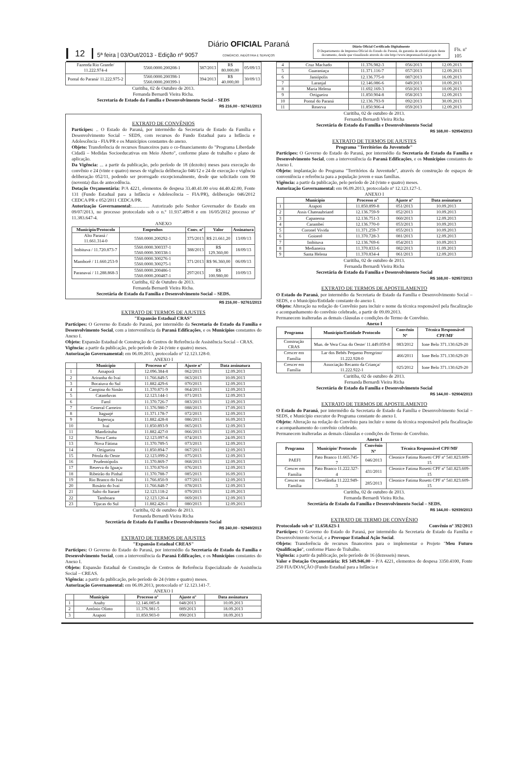12 5ª feira | 03/Out/2013 - Edição nº 9057 Diário OFICIAL Paraná
COMÉRCIO, INDÚSTRIA E SERVIÇOS
Diário Oficial Certificado Digitalmente
O Departamento de Imprensa Oficial do Estado do Paraná, da garantia de autenticidade deste documento, desde que visualizado através do site http://www.imprensaoficial.pr.gov.br
Fls. nº 105
| Fazenda Rio Grande/ 11.222.974-4 | 5560.0000.200208-1 | 387/2013 | R$ 80.000,00 | 05/09/13 |
| Pontal do Paraná/ 11.222.975-2 | 5560.0000.200398-1 5560.0000.200399-1 | 394/2013 | R$ 40.000,00 | 30/09/13 |
Curitiba, 02 de Outubro de 2013.
Fernanda Bernardi Vieira Richa.
Secretaria de Estado da Família e Desenvolvimento Social – SEDS
R$ 216,00 - 92741/2013
EXTRATO DE CONVÊNIOS
Partícipes: .. O Estado do Paraná, por intermédio da Secretaria de Estado da Família e Desenvolvimento Social – SEDS, com recursos do Fundo Estadual para a Infância e Adolescência - FIA/PR e os Municípios constantes do anexo.
Objeto: Transferência de recursos financeiros para o co-financiamento do "Programa Liberdade Cidadã – Medidas Socioeducativas em Meio Aberto", conforme plano de trabalho e plano de aplicação.
Da Vigência: ... a partir da publicação, pelo período de 18 (dezoito) meses para execução do convênio e 24 (vinte e quatro) meses de vigência deliberação 046/12 e 24 de execução e vigência deliberação 052/11, podendo ser prorrogado excepcionalmente, desde que solicitado com 90 (noventa) dias de antecedência.
Dotação Orçamentária: P/A 4221, elementos de despesa 33.40.41.00 e/ou 44.40.42.00, Fonte 131 (Fundo Estadual para a Infância e Adolescência – FIA/PR), deliberação 046/2012 CEDCA/PR e 052/2011 CEDCA/PR.
Autorização Governamental:............... Autorizado pelo Senhor Governador do Estado em 09/07/2013, no processo protocolado sob o n.º 11.937.489-8 e em 16/05/2012 processo nº 11.383.647-4.
ANEXO
| Município/Protocolo | Empenhos | Conv. nº | Valor | Assinatura |
| --- | --- | --- | --- | --- |
| Alto Paraná / 11.661.314-0 | 5560.0000.200292-1 | 375/2013 | R$ 21.661,20 | 13/09/13 |
| Imbituva / 11.720.873-7 | 5560.0000.300337-1 5560.0000.300338-1 | 388/2013 | R$ 129.360,00 | 18/09/13 |
| Mamborê / 11.660.253-9 | 5560.0000.300276-1 5560.0000.300275-1 | 371/2013 | R$ 96.360,00 | 06/09/13 |
| Paranavaí / 11.288.868-3 | 5560.0000.200486-1 5560.0000.200487-1 | 297/2013 | R$ 100.980,00 | 10/09/13 |
Curitiba, 02 de Outubro de 2013.
Fernanda Bernardi Vieira Richa.
Secretária de Estado da Família e Desenvolvimento Social – SEDS.
R$ 216,00 - 92761/2013
EXTRATO DE TERMOS DE AJUSTES
"Expansão Estadual CRAS"
Partícipes: O Governo do Estado do Paraná, por intermédio da Secretaria de Estado da Família e Desenvolvimento Social, com a interveniência da Paraná Edificações, e os Municípios constantes do Anexo I.
Objeto: Expansão Estadual de Construção de Centros de Referência de Assistência Social – CRAS.
Vigência: a partir da publicação, pelo período de 24 (vinte e quatro) meses.
Autorização Governamental: em 06.09.2013, protocolado nº 12.123.128-0.
ANEXO I
| | Município | Processo nº | Ajuste nº | Data assinatura |
| --- | --- | --- | --- | --- |
| 1 | Amaporã | 12.096.384-8 | 062/2013 | 12.09.2013 |
| 2 | Ariranha do Ivaí | 11.766.849-5 | 063/2013 | 10.09.2013 |
| 3 | Bocaiuva do Sul | 11.882.429-6 | 070/2013 | 12.09.2013 |
| 4 | Campina do Simão | 11.370.871-9 | 064/2013 | 12.09.2013 |
| 5 | Catanduvas | 12.123.144-1 | 071/2013 | 12.09.2013 |
| 6 | Farol | 11.370.726-7 | 083/2013 | 12.09.2013 |
| 7 | General Carneiro | 11.376.980-7 | 088/2013 | 17.09.2013 |
| 8 | Itaguajé | 11.371.178-7 | 072/2013 | 12.09.2013 |
| 9 | Itaperuçu | 11.882.428-8 | 086/2013 | 16.09.2013 |
| 10 | Ivaí | 11.850.893-9 | 065/2013 | 12.09.2013 |
| 11 | Mandirituba | 11.882.427-0 | 066/2013 | 12.09.2013 |
| 12 | Nova Cantu | 12.123.097-6 | 074/2013 | 24.09.2013 |
| 13 | Nova Fátima | 11.370.789-5 | 073/2013 | 12.09.2013 |
| 14 | Ortigueira | 11.850.894-7 | 067/2013 | 12.09.2013 |
| 15 | Pérola do Oeste | 12.123.099-2 | 075/2013 | 12.09.2013 |
| 16 | Prudentópolis | 11.370.869-7 | 068/2013 | 12.09.2013 |
| 17 | Reserva do Iguaçu | 11.370.870-0 | 076/2013 | 12.09.2013 |
| 18 | Ribeirão do Pinhal | 11.370.788-7 | 085/2013 | 16.09.2013 |
| 19 | Rio Branco do Ivaí | 11.766.850-9 | 077/2013 | 12.09.2013 |
| 20 | Rosário do Ivaí | 11.766.848-7 | 078/2013 | 12.09.2013 |
| 21 | Salto do Itararé | 12.123.118-2 | 079/2013 | 12.09.2013 |
| 22 | Tamboara | 12.123.120-4 | 069/2013 | 12.09.2013 |
| 23 | Tijucas do Sul | 11.882.426-1 | 080/2013 | 12.09.2013 |
Curitiba, 02 de outubro de 2013.
Fernanda Bernardi Vieira Richa
Secretária de Estado da Família e Desenvolvimento Social
R$ 240,00 - 92949/2013
EXTRATO DE TERMOS DE AJUSTES
"Expansão Estadual CREAS"
Partícipes: O Governo do Estado do Paraná, por intermédio da Secretaria de Estado da Família e Desenvolvimento Social, com a interveniência da Paraná Edificações, e os Municípios constantes do Anexo I.
Objeto: Expansão Estadual de Construção de Centros de Referência Especializado de Assistência Social – CREAS.
Vigência: a partir da publicação, pelo período de 24 (vinte e quatro) meses.
Autorização Governamental: em 06.09.2013, protocolado nº 12.123.141-7.
ANEXO I
| | Município | Processo nº | Ajuste nº | Data assinatura |
| --- | --- | --- | --- | --- |
| 1 | Anahy | 12.146.085-8 | 048/2013 | 10.09.2013 |
| 2 | Antônio Olinto | 11.376.981-5 | 089/2013 | 18.09.2013 |
| 3 | Arapoti | 11.850.903-0 | 090/2013 | 18.09.2013 |
| 4 | Cruz Machado | 11.376.982-3 | 056/2013 | 12.09.2013 |
| 5 | Guaraniaçu | 11.371.116-7 | 057/2013 | 12.09.2013 |
| 6 | Janiópolis | 12.136.775-0 | 087/2013 | 16.09.2013 |
| 7 | Laranjal | 12.146.086-6 | 049/2013 | 10.09.2013 |
| 8 | Maria Helena | 11.692.169-3 | 050/2013 | 10.09.2013 |
| 9 | Ortigueira | 11.850.904-8 | 058/2013 | 12.09.2013 |
| 10 | Pontal do Paraná | 12.136.793-9 | 092/2013 | 30.09.2013 |
| 11 | Reserva | 11.850.906-4 | 059/2013 | 12.09.2013 |
Curitiba, 02 de outubro de 2013.
Fernanda Bernardi Vieira Richa
Secretária de Estado da Família e Desenvolvimento Social
R$ 168,00 - 92954/2013
EXTRATO DE TERMOS DE AJUSTES
Programa "Territórios da Juventude"
Partícipes: O Governo do Estado do Paraná, por intermédio da Secretaria de Estado da Família e Desenvolvimento Social, com a interveniência da Paraná Edificações, e os Municípios constantes do Anexo I.
Objeto: implantação do Programa "Territórios da Juventude", através de construção de espaços de conveniência e referência para a população jovem e suas famílias.
Vigência: a partir da publicação, pelo período de 24 (vinte e quatro) meses.
Autorização Governamental: em 06.09.2013, protocolado nº 12.123.127-1.
ANEXO I
| | Município | Processo nº | Ajuste nº | Data assinatura |
| --- | --- | --- | --- | --- |
| 1 | Arapoti | 11.850.899-8 | 051/2013 | 10.09.2013 |
| 2 | Assis Chateaubriand | 12.136.759-9 | 052/2013 | 10.09.2013 |
| 3 | Capanema | 12.136.751-3 | 060/2013 | 12.09.2013 |
| 4 | Carambeí | 12.136.770-0 | 053/2013 | 10.09.2013 |
| 5 | Coronel Vivida | 11.371.259-7 | 055/2013 | 10.09.2013 |
| 6 | Goioerê | 11.370.728-3 | 081/2013 | 12.09.2013 |
| 7 | Imbituva | 12.136.769-6 | 054/2013 | 10.09.2013 |
| 8 | Medianeira | 11.370.833-6 | 082/2013 | 11.09.2013 |
| 9 | Santa Helena | 11.370.834-4 | 061/2013 | 12.09.2013 |
Curitiba, 02 de outubro de 2013.
Fernanda Bernardi Vieira Richa
Secretária de Estado da Família e Desenvolvimento Social
R$ 168,00 - 92957/2013
EXTRATO DE TERMOS DE APOSTILAMENTO
O Estado do Paraná, por intermédio da Secretaria de Estado da Família e Desenvolvimento Social – SEDS, e o Município/Entidade constante do anexo I.
Objeto: Alteração na redação do Convênio para incluir o nome da técnica responsável pela fiscalização e acompanhamento do convênio celebrado, a partir de 09.09.2013.
Permanecem inalteradas as demais cláusulas e condições do Termo de Convênio.
Anexo I
| Programa | Município/Entidade Protocolo | Convênio Nº | Técnica Responsável CPF/MF |
| --- | --- | --- | --- |
| Construção CRAS | Mun. de Vera Cruz do Oeste/ 11.449.059-8 | 083/2012 | Ione Belo 371.130.629-20 |
| Crescer em Família | Lar dos Bebês Pequeno Peregrino/ 11.222.928-0 | 466/2011 | Ione Belo 371.130.629-20 |
| Crescer em Família | Associação Recanto da Criança/ 11.222.922-1 | 025/2012 | Ione Belo 371.130.629-20 |
Curitiba, 02 de outubro de 2013.
Fernanda Bernardi Vieira Richa
Secretária de Estado da Família e Desenvolvimento Social
R$ 144,00 - 92904/2013
EXTRATO DE TERMOS DE APOSTILAMENTO
O Estado do Paraná, por intermédio da Secretaria de Estado da Família e Desenvolvimento Social – SEDS, e Município executor do Programa constante do anexo I.
Objeto: Alteração na redação do Convênio para incluir o nome da técnica responsável pela fiscalização e acompanhamento do convênio celebrado.
Permanecem inalteradas as demais cláusulas e condições do Termo de Convênio.
Anexo I
| Programa | Município/ Protocolo | Convênio Nº | Técnica Responsável CPF/MF |
| --- | --- | --- | --- |
| PAEFI | Pato Branco 11.665.745-7 | 046/2013 | Cleonice Fatima Rosetti CPF nº 541.823.609-15 |
| Crescer em Família | Pato Branco 11.222.327-4 | 431/2011 | Cleonice Fatima Rosetti CPF nº 541.823.609-15 |
| Crescer em Família | Clevelândia 11.222.949-3 | 285/2013 | Cleonice Fatima Rosetti CPF nº 541.823.609-15 |
Curitiba, 02 de outubro de 2013.
Fernanda Bernardi Vieira Richa.
Secretária de Estado da Família e Desenvolvimento Social – SEDS.
R$ 144,00 - 92939/2013
EXTRATO DE TERMO DE CONVÊNIO
Protocolado sob nº 11.658.623-1 Convênio nº 392/2013
Partícipes: O Governo do Estado do Paraná, por intermédio da Secretaria de Estado da Família e Desenvolvimento Social, e a Provopar Estadual Ação Social.
Objeto: Transferência de recursos financeiros para o implementar o Projeto "Meu Futuro Qualificação", conforme Plano de Trabalho.
Vigência: a partir da publicação, pelo período de 16 (dezesseis) meses.
Valor e Dotação Orçamentária: R$ 349.946,00 – P/A 4221, elementos de despesa 3350.4100, Fonte 250 FIA/DOAÇÃO (Fundo Estadual para a Infância e